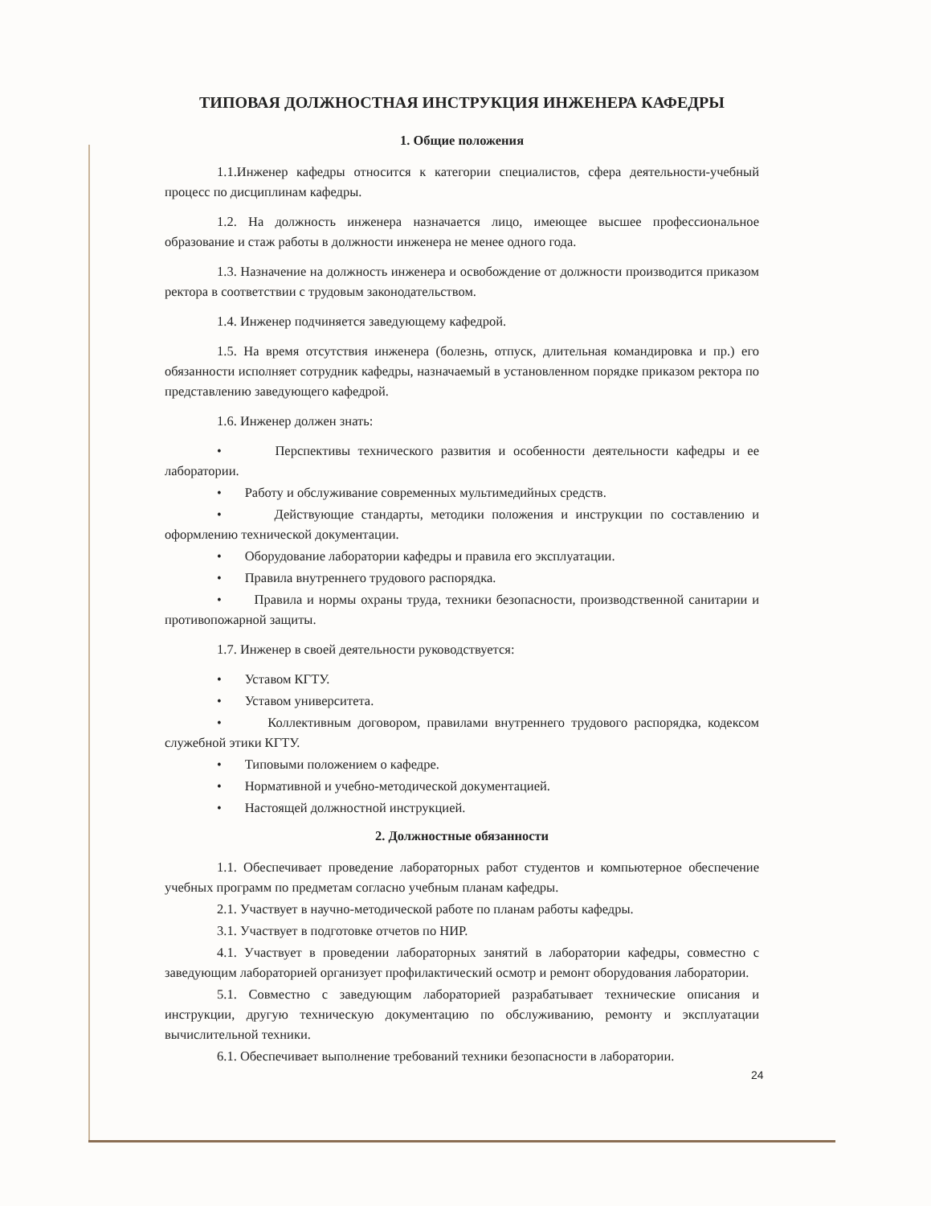ТИПОВАЯ ДОЛЖНОСТНАЯ ИНСТРУКЦИЯ ИНЖЕНЕРА КАФЕДРЫ
1. Общие положения
1.1.Инженер кафедры относится к категории специалистов, сфера деятельности-учебный процесс по дисциплинам кафедры.
1.2. На должность инженера назначается лицо, имеющее высшее профессиональное образование и стаж работы в должности инженера не менее одного года.
1.3. Назначение на должность инженера и освобождение от должности производится приказом ректора в соответствии с трудовым законодательством.
1.4. Инженер подчиняется заведующему кафедрой.
1.5. На время отсутствия инженера (болезнь, отпуск, длительная командировка и пр.) его обязанности исполняет сотрудник кафедры, назначаемый в установленном порядке приказом ректора по представлению заведующего кафедрой.
1.6. Инженер должен знать:
• Перспективы технического развития и особенности деятельности кафедры и ее лаборатории.
• Работу и обслуживание современных мультимедийных средств.
• Действующие стандарты, методики положения и инструкции по составлению и оформлению технической документации.
• Оборудование лаборатории кафедры и правила его эксплуатации.
• Правила внутреннего трудового распорядка.
• Правила и нормы охраны труда, техники безопасности, производственной санитарии и противопожарной защиты.
1.7. Инженер в своей деятельности руководствуется:
• Уставом КГТУ.
• Уставом университета.
• Коллективным договором, правилами внутреннего трудового распорядка, кодексом служебной этики КГТУ.
• Типовыми положением о кафедре.
• Нормативной и учебно-методической документацией.
• Настоящей должностной инструкцией.
2. Должностные обязанности
1.1. Обеспечивает проведение лабораторных работ студентов и компьютерное обеспечение учебных программ по предметам согласно учебным планам кафедры.
2.1. Участвует в научно-методической работе по планам работы кафедры.
3.1. Участвует в подготовке отчетов по НИР.
4.1. Участвует в проведении лабораторных занятий в лаборатории кафедры, совместно с заведующим лабораторией организует профилактический осмотр и ремонт оборудования лаборатории.
5.1. Совместно с заведующим лабораторией разрабатывает технические описания и инструкции, другую техническую документацию по обслуживанию, ремонту и эксплуатации вычислительной техники.
6.1. Обеспечивает выполнение требований техники безопасности в лаборатории.
24